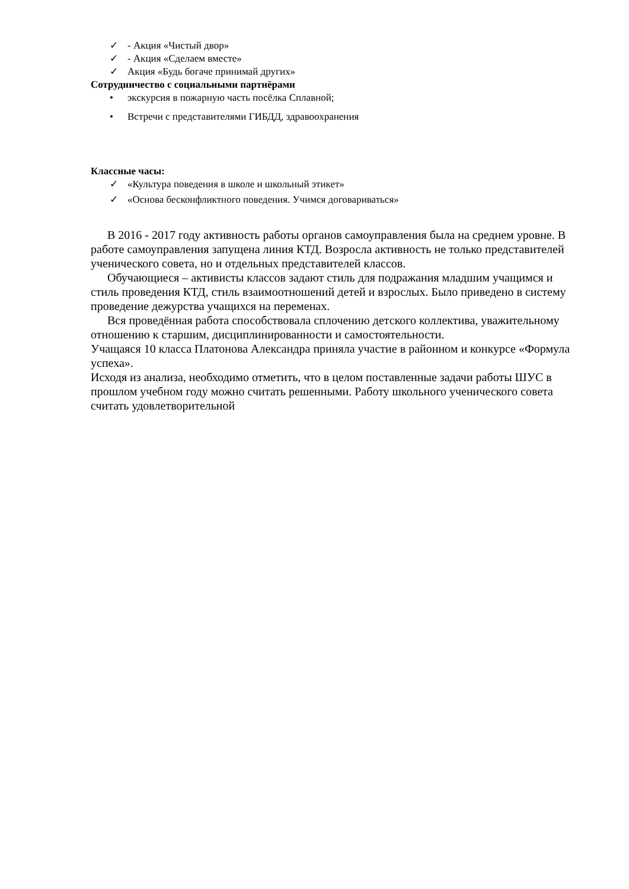✓ - Акция «Чистый двор»
✓ - Акция «Сделаем вместе»
✓ Акция «Будь богаче принимай других»
Сотрудничество с социальными партнёрами
• экскурсия в пожарную часть посёлка Сплавной;
• Встречи с представителями ГИБДД, здравоохранения
Классные часы:
✓ «Культура поведения в школе и школьный этикет»
✓ «Основа бесконфликтного поведения. Учимся договариваться»
В 2016 - 2017 году активность работы органов самоуправления была на среднем уровне. В работе самоуправления запущена линия КТД. Возросла активность не только представителей ученического совета, но и отдельных представителей классов.
Обучающиеся – активисты классов задают стиль для подражания младшим учащимся и стиль проведения КТД, стиль взаимоотношений детей и взрослых. Было приведено в систему проведение дежурства учащихся на переменах.
Вся проведённая работа способствовала сплочению детского коллектива, уважительному отношению к старшим, дисциплинированности и самостоятельности.
Учащаяся 10 класса Платонова Александра приняла участие в районном и конкурсе «Формула успеха».
Исходя из анализа, необходимо отметить, что в целом поставленные задачи работы ШУС в прошлом учебном году можно считать решенными. Работу школьного ученического совета считать удовлетворительной